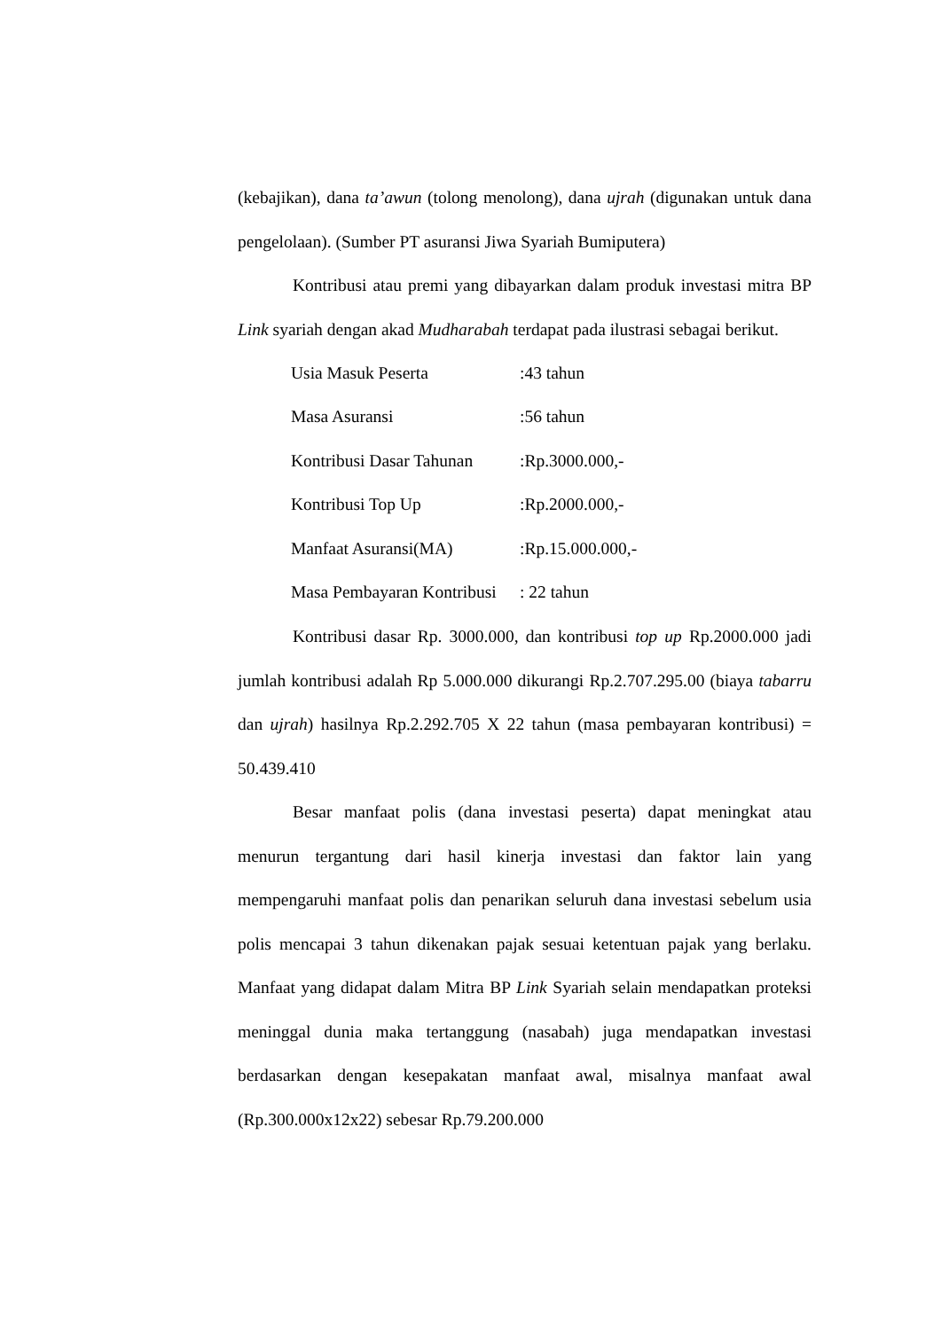(kebajikan), dana ta’awun (tolong menolong), dana ujrah (digunakan untuk dana pengelolaan). (Sumber PT asuransi Jiwa Syariah Bumiputera)
Kontribusi atau premi yang dibayarkan dalam produk investasi mitra BP Link syariah dengan akad Mudharabah terdapat pada ilustrasi sebagai berikut.
| Usia Masuk Peserta | :43 tahun |
| Masa Asuransi | :56 tahun |
| Kontribusi Dasar Tahunan | :Rp.3000.000,- |
| Kontribusi Top Up | :Rp.2000.000,- |
| Manfaat Asuransi(MA) | :Rp.15.000.000,- |
| Masa Pembayaran Kontribusi | : 22 tahun |
Kontribusi dasar Rp. 3000.000, dan kontribusi top up Rp.2000.000 jadi jumlah kontribusi adalah Rp 5.000.000 dikurangi Rp.2.707.295.00 (biaya tabarru dan ujrah) hasilnya Rp.2.292.705 X 22 tahun (masa pembayaran kontribusi) = 50.439.410
Besar manfaat polis (dana investasi peserta) dapat meningkat atau menurun tergantung dari hasil kinerja investasi dan faktor lain yang mempengaruhi manfaat polis dan penarikan seluruh dana investasi sebelum usia polis mencapai 3 tahun dikenakan pajak sesuai ketentuan pajak yang berlaku. Manfaat yang didapat dalam Mitra BP Link Syariah selain mendapatkan proteksi meninggal dunia maka tertanggung (nasabah) juga mendapatkan investasi berdasarkan dengan kesepakatan manfaat awal, misalnya manfaat awal (Rp.300.000x12x22) sebesar Rp.79.200.000